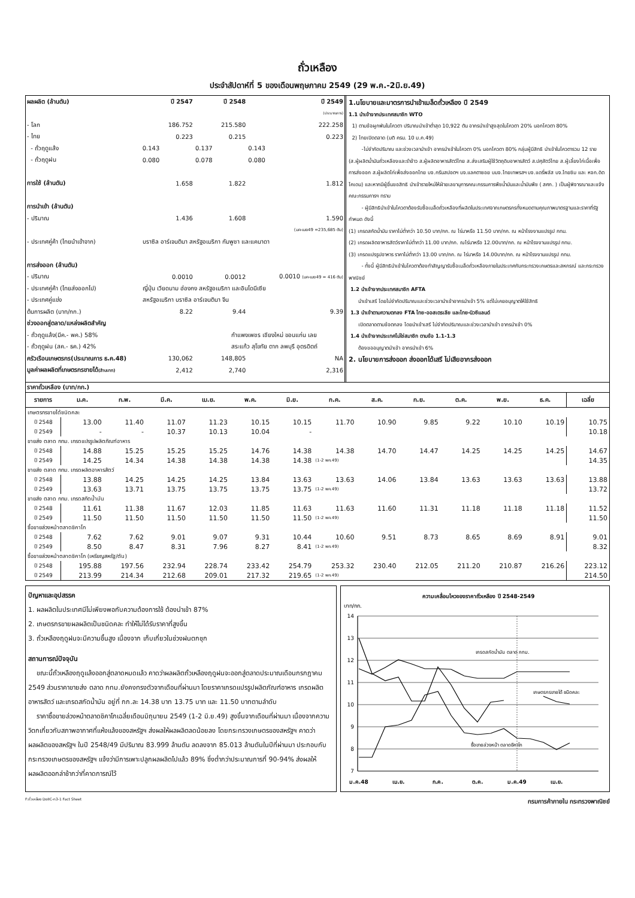ถั่วเหลือง
ประจำสัปดาห์ที่ 5 ของเดือนพฤษภาคม 2549 (29 พ.ค.-2มิ.ย.49)
| ผลผลิต (ล้านตัน) | | ปี 2547 | | ปี 2548 | | ปี 2549 |
| | | | | | | (ประมาณการ) |
| - โลก | | 186.752 | | 215.580 | | 222.258 |
| - ไทย | | 0.223 | | 0.215 | | 0.223 |
| - ถั่วฤดูแล้ง | 0.143 | | 0.137 | | 0.143 | |
| - ถั่วฤดูฝน | 0.080 | | 0.078 | | 0.080 | |
| การใช้ (ล้านตัน) | | 1.658 | | 1.822 | | 1.812 |
| การนำเข้า (ล้านตัน) | | | | | | |
| - ปริมาณ | | 1.436 | | 1.608 | | 1.590 |
| (มค-เมย49 =235,685 ตัน) | | | | | | |
| - ประเทศคู่ค้า (ไทยนำเข้าจาก) | บราซิล อาร์เจนตินา สหรัฐอเมริกา กัมพูชา และแคนาดา | | | | | |
| การส่งออก (ล้านตัน) | | | | | | |
| - ปริมาณ | | 0.0010 | | 0.0012 | | 0.0010 (มค-เมย49 = 416 ตัน) |
| - ประเทศคู่ค้า (ไทยส่งออกไป) | ญี่ปุ่น เวียดนาม ฮ่องกง สหรัฐอเมริกา และอินโดนีเซีย | | | | | |
| - ประเทศคู่แข่ง | สหรัฐอเมริกา บราซิล อาร์เจนตินา จีน | | | | | |
| ต้นการผลิต (บาท/กก.) | | 8.22 | | 9.44 | | 9.39 |
| ช่วงออกสู่ตลาด/แหล่งผลิตสำคัญ | | | | | | |
| - ถั่วฤดูแล้ง(มีค.- พค.) 58% | กำแพงเพชร เชียงใหม่ ขอนแก่น เลย | | | | | |
| - ถั่วฤดูฝน (สค.- ธค.) 42% | สระแก้ว สุโขทัย ตาก ลพบุรี อุตรดิตถ์ | | | | | |
| ครัวเรือนเกษตรกร(ประมาณการ ธ.ค.48) | | 130,062 | | 148,805 | | NA |
| มูลค่าผลผลิตที่เกษตรกรขายได้ (ล้านบาท) | | 2,412 | | 2,740 | | 2,316 |
1.นโยบายและมาตรการนำเข้าเมล็ดถั่วเหลือง ปี 2549
1.1 นำเข้าจากประเทศสมาชิก WTO
1) ตามข้อผูกพันในโควตา ปริมาณนำเข้าต่ำสุด 10,922 ตัน อากรนำเข้าสูงสุดในโควตา 20% นอกโควตา 80%
2) ไทยเปิดตลาด (มติ ครม. 10 ม.ค.49)
-ไม่จำกัดปริมาณ และช่วงเวลานำเข้า อากรนำเข้าในโควตา 0% นอกโควตา 80% กลุ่มผู้มีสิทธิ นำเข้าในโควตารวม 12 ราย (ส.ผู้ผลิตน้ำมันถั่วเหลืองและรำข้าว ส.ผู้ผลิตอาหารสัตว์ไทย ส.ส่งเสริมผู้ใช้วัตถุดิบอาหารสัตว์ ส.ปศุสัตว์ไทย ส.ผู้เลี้ยงไก่เนื้อเพื่อการส่งออก ส.ผู้ผลิตไก่เพื่อส่งออกไทย บจ.กรีนสปอตฯ บจ.แลคตาซอย บมจ.ไทยเทพรสฯ บจ.แดรี่พลัส บจ.ไทยชิม และ หจก.ดิตโคเดน) และหากมีผู้ยื่นขอสิทธิ นำเข้ารายใหม่ให้ฝ่ายเลขานุการคณะกรรมการพืชน้ำมันและน้ำมันพืช ( สศก. ) เป็นผู้พิจารณาและแจ้งคณะกรรมการฯ ทราบ
- ผู้มีสิทธินำเข้าในโควตาต้องรับซื้อเมล็ดถั่วเหลืองที่ผลิตในประเทศจากเกษตรกรทั้งหมดตามคุณภาพมาตรฐานและราคาที่รัฐกำหนด ดังนี้
(1) เกรดสกัดน้ำมัน ราคาไม่ต่ำกว่า 10.50 บาท/กก. ณ ไร่นาหรือ 11.50 บาท/กก. ณ หน้าโรงงานแปรรูป กทม.
(2) เกรดผลิตอาหารสัตว์ราคาไม่ต่ำกว่า 11.00 บาท/กก. ณไร่นาหรือ 12.00บาท/กก. ณ หน้าโรงงานแปรรูป กทม.
(3) เกรดแปรรูปอาหาร ราคาไม่ต่ำกว่า 13.00 บาท/กก. ณ ไร่นาหรือ 14.00บาท/กก. ณ หน้าโรงงานแปรรูป กทม.
- ทั้งนี้ ผู้มีสิทธินำเข้าในโควตาต้องทำสัญญารับซื้อเมล็ดถั่วเหลืองภายในประเทศกับกระทรวงเกษตรและสหกรณ์ และกระทรวงพาณิชย์
1.2 นำเข้าจากประเทศสมาชิก AFTA
นำเข้าเสรี โดยไม่จำกัดปริมาณและช่วงเวลานำเข้าอากรนำเข้า 5% แต่ไม่เคยอนุญาตให้ใช้สิทธิ
1.3 นำเข้าตามความตกลง FTA ไทย-ออสเตรเลีย และไทย-นิวซีแลนด์
เปิดตลาดตามข้อตกลง โดยนำเข้าเสรี ไม่จำกัดปริมาณและช่วงเวลานำเข้า อากรนำเข้า 0%
1.4 นำเข้าจากประเทศไม่ใช่สมาชิก ตามข้อ 1.1-1.3
ต้องขออนุญาตนำเข้า อากรนำเข้า 6%
2. นโยบายการส่งออก ส่งออกได้เสรี ไม่เสียอากรส่งออก
ราคาถั่วเหลือง (บาท/กก.)
| รายการ | ม.ค. | ก.พ. | มี.ค. | เม.ย. | พ.ค. | มิ.ย. | ก.ค. | ส.ค. | ก.ย. | ต.ค. | พ.ย. | ธ.ค. | เฉลี่ย |
| --- | --- | --- | --- | --- | --- | --- | --- | --- | --- | --- | --- | --- | --- |
| เกษตรกรขายได้ชนิดคละ | | | | | | | | | | | | | |
| ปี 2548 | 13.00 | 11.40 | 11.07 | 11.23 | 10.15 | 10.15 | 11.70 | 10.90 | 9.85 | 9.22 | 10.10 | 10.19 | 10.75 |
| ปี 2549 | - | - | 10.37 | 10.13 | 10.04 | - | | | | | | | 10.18 |
| ขายส่ง ตลาด กทม. เกรดแปรรูปผลิตภัณฑ์อาหาร | | | | | | | | | | | | | |
| ปี 2548 | 14.88 | 15.25 | 15.25 | 15.25 | 14.76 | 14.38 | 14.38 | 14.70 | 14.47 | 14.25 | 14.25 | 14.25 | 14.67 |
| ปี 2549 | 14.25 | 14.34 | 14.38 | 14.38 | 14.38 | 14.38 | (1-2 พค.49) | | | | | | 14.35 |
| ขายส่ง ตลาด กทม. เกรดผลิตอาหารสัตว์ | | | | | | | | | | | | | |
| ปี 2548 | 13.88 | 14.25 | 14.25 | 14.25 | 13.84 | 13.63 | 13.63 | 14.06 | 13.84 | 13.63 | 13.63 | 13.63 | 13.88 |
| ปี 2549 | 13.63 | 13.71 | 13.75 | 13.75 | 13.75 | 13.75 | (1-2 พค.49) | | | | | | 13.72 |
| ขายส่ง ตลาด กทม. เกรดสกัดน้ำมัน | | | | | | | | | | | | | |
| ปี 2548 | 11.61 | 11.38 | 11.67 | 12.03 | 11.85 | 11.63 | 11.63 | 11.60 | 11.31 | 11.18 | 11.18 | 11.18 | 11.52 |
| ปี 2549 | 11.50 | 11.50 | 11.50 | 11.50 | 11.50 | 11.50 | (1-2 พค.49) | | | | | | 11.50 |
| ซื้อขายล่วงหน้าตลาดชิคาโก | | | | | | | | | | | | | |
| ปี 2548 | 7.62 | 7.62 | 9.01 | 9.07 | 9.31 | 10.44 | 10.60 | 9.51 | 8.73 | 8.65 | 8.69 | 8.91 | 9.01 |
| ปี 2549 | 8.50 | 8.47 | 8.31 | 7.96 | 8.27 | 8.41 | (1-2 พค.49) | | | | | | 8.32 |
| ซื้อขายล่วงหน้าตลาดชิคาโก (เหรียญสหรัฐ/ตัน) | | | | | | | | | | | | | |
| ปี 2548 | 195.88 | 197.56 | 232.94 | 228.74 | 233.42 | 254.79 | 253.32 | 230.40 | 212.05 | 211.20 | 210.87 | 216.26 | 223.12 |
| ปี 2549 | 213.99 | 214.34 | 212.68 | 209.01 | 217.32 | 219.65 | (1-2 พค.49) | | | | | | 214.50 |
ปัญหาและอุปสรรค
1. ผลผลิตในประเทศมีไม่เพียงพอกับความต้องการใช้ ต้องนำเข้า 87%
2. เกษตรกรขายผลผลิตเป็นชนิดคละ ทำให้ไม่ได้รับราคาที่สูงขึ้น
3. ถั่วเหลืองฤดูฝนจะมีความชื้นสูง เนื่องจาก เก็บเกี่ยวในช่วงฝนตกชุก
สถานการณ์ปัจจุบัน
ขณะนี้ถั่วเหลืองฤดูแล้งออกสู่ตลาดหมดแล้ว คาดว่าผลผลิตถั่วเหลืองฤดูฝนจะออกสู่ตลาดประมาณเดือนกรกฎาคม 2549 ส่วนราคาขายส่ง ตลาด กทม.ยังคงทรงตัวจากเดือนที่ผ่านมา โดยราคาเกรดแปรรูปผลิตภัณฑ์อาหาร เกรดผลิตอาหารสัตว์ และเกรดสกัดน้ำมัน อยู่ที่ กก.ละ 14.38 บาท 13.75 บาท และ 11.50 บาทตามลำดับ
ราคาซื้อขายล่วงหน้าตลาดชิคาโกเฉลี่ยเดือนมิถุนายน 2549 (1-2 มิ.ย.49) สูงขึ้นจากเดือนที่ผ่านมา เนื่องจากความวิตกเกี่ยวกับสภาพอากาศที่แห้งแล้งของสหรัฐฯ ส่งผลให้ผลผลิตลดน้อยลง โดยกระทรวงเกษตรของสหรัฐฯ คาดว่าผลผลิตของสหรัฐฯ ในปี 2548/49 มีปริมาณ 83.999 ล้านตัน ลดลงจาก 85.013 ล้านตันในปีที่ผ่านมา ประกอบกับกระทรวงเกษตรของสหรัฐฯ แจ้งว่ามีการเพาะปลูกผลผลิตไปแล้ว 89% ซึ่งต่ำกว่าประมาณการที่ 90-94% ส่งผลให้ผลผลิตออกล่าช้ากว่าที่คาดการณ์ไว้
ความเคลื่อนไหวของราคาถั่วเหลือง ปี 2548-2549
บาท/กก.
14
13
12
11
10
9
8
7
เกรดสกัดน้ำมัน ตลาด กทม.
เกษตรกรขายได้ ชนิดคละ
ซื้อขายล่วงหน้า ตลาดชิคาโก
ม.ค.48
เม.ย.
ก.ค.
ต.ค.
ม.ค.49
เม.ย.
F:ถั่วเหลือง DoIIC-n3-1 Fact Sheet กรมการค้าภายใน กระทรวงพาณิชย์